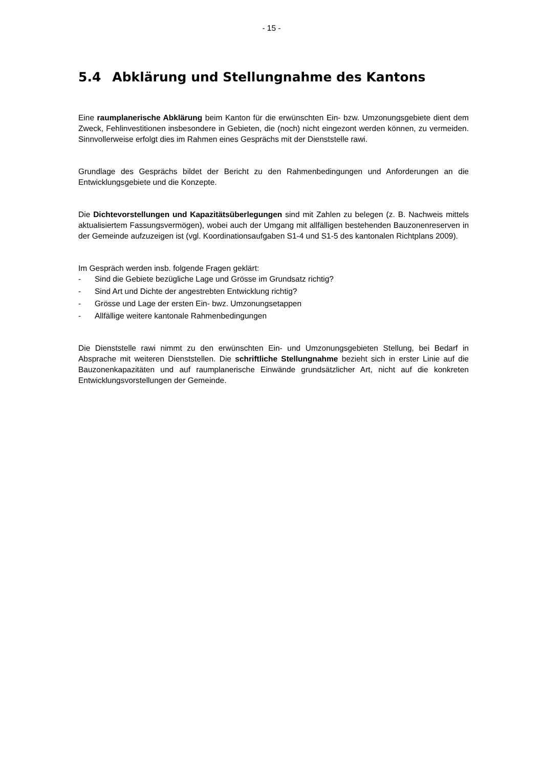- 15 -
5.4 Abklärung und Stellungnahme des Kantons
Eine raumplanerische Abklärung beim Kanton für die erwünschten Ein- bzw. Umzonungsge­biete dient dem Zweck, Fehlinvestitionen insbesondere in Gebieten, die (noch) nicht eingezont werden können, zu vermeiden. Sinnvollerweise erfolgt dies im Rahmen eines Gesprächs mit der Dienststelle rawi.
Grundlage des Gesprächs bildet der Bericht zu den Rahmenbedingungen und Anforderungen an die Entwicklungsgebiete und die Konzepte.
Die Dichtevorstellungen und Kapazitätsüberlegungen sind mit Zahlen zu belegen (z. B. Nachweis mittels aktualisiertem Fassungsvermögen), wobei auch der Umgang mit allfälligen bestehenden Bauzonenreserven in der Gemeinde aufzuzeigen ist (vgl. Koordinationsaufgaben S1-4 und S1-5 des kantonalen Richtplans 2009).
Im Gespräch werden insb. folgende Fragen geklärt:
- Sind die Gebiete bezügliche Lage und Grösse im Grundsatz richtig?
- Sind Art und Dichte der angestrebten Entwicklung richtig?
- Grösse und Lage der ersten Ein- bwz. Umzonungsetappen
- Allfällige weitere kantonale Rahmenbedingungen
Die Dienststelle rawi nimmt zu den erwünschten Ein- und Umzonungsgebieten Stellung, bei Bedarf in Absprache mit weiteren Dienststellen. Die schriftliche Stellungnahme bezieht sich in erster Linie auf die Bauzonenkapazitäten und auf raumplanerische Einwände grundsätzlicher Art, nicht auf die konkreten Entwicklungsvorstellungen der Gemeinde.